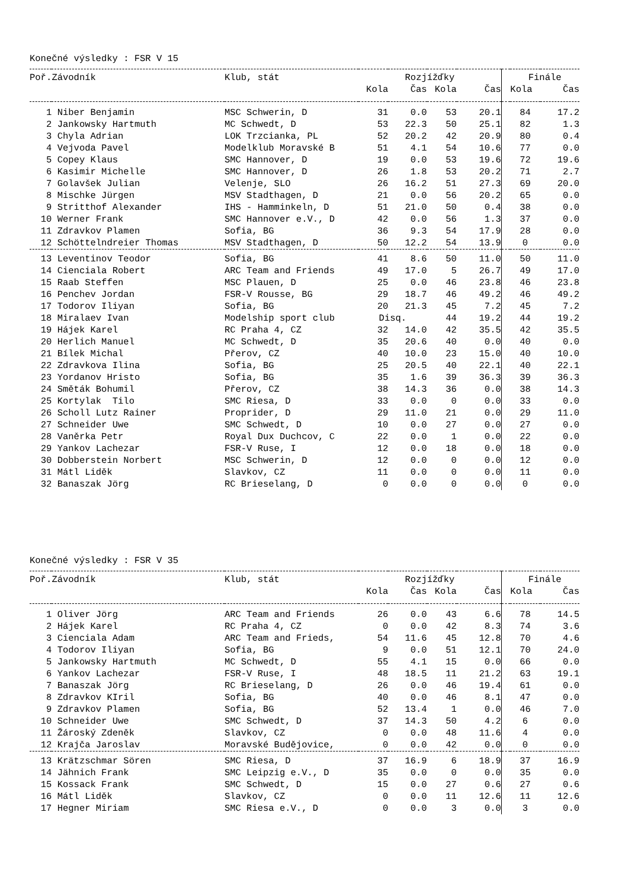Konečné výsledky : FSR V 15
| Poř. | Závodník | Klub, stát | Rozjížďky | | | | | Finále | |
| --- | --- | --- | --- | --- | --- | --- | --- | --- | --- |
| | | | Kola | Čas | Kola | Čas | | Kola | Čas |
| 1 | Niber Benjamin | MSC Schwerin, D | 31 | 0.0 | 53 | 20.1 | | 84 | 17.2 |
| 2 | Jankowsky Hartmuth | MC Schwedt, D | 53 | 22.3 | 50 | 25.1 | | 82 | 1.3 |
| 3 | Chyla Adrian | LOK Trzcianka, PL | 52 | 20.2 | 42 | 20.9 | | 80 | 0.4 |
| 4 | Vejvoda Pavel | Modelklub Moravské B | 51 | 4.1 | 54 | 10.6 | | 77 | 0.0 |
| 5 | Copey Klaus | SMC Hannover, D | 19 | 0.0 | 53 | 19.6 | | 72 | 19.6 |
| 6 | Kasimir Michelle | SMC Hannover, D | 26 | 1.8 | 53 | 20.2 | | 71 | 2.7 |
| 7 | Golavšek Julian | Velenje, SLO | 26 | 16.2 | 51 | 27.3 | | 69 | 20.0 |
| 8 | Mischke Jürgen | MSV Stadthagen, D | 21 | 0.0 | 56 | 20.2 | | 65 | 0.0 |
| 9 | Stritthof Alexander | IHS - Hamminkeln, D | 51 | 21.0 | 50 | 0.4 | | 38 | 0.0 |
| 10 | Werner Frank | SMC Hannover e.V., D | 42 | 0.0 | 56 | 1.3 | | 37 | 0.0 |
| 11 | Zdravkov Plamen | Sofia, BG | 36 | 9.3 | 54 | 17.9 | | 28 | 0.0 |
| 12 | Schöttelndreier Thomas | MSV Stadthagen, D | 50 | 12.2 | 54 | 13.9 | | 0 | 0.0 |
| 13 | Leventinov Teodor | Sofia, BG | 41 | 8.6 | 50 | 11.0 | | 50 | 11.0 |
| 14 | Cienciala Robert | ARC Team and Friends | 49 | 17.0 | 5 | 26.7 | | 49 | 17.0 |
| 15 | Raab Steffen | MSC Plauen, D | 25 | 0.0 | 46 | 23.8 | | 46 | 23.8 |
| 16 | Penchev Jordan | FSR-V Rousse, BG | 29 | 18.7 | 46 | 49.2 | | 46 | 49.2 |
| 17 | Todorov Iliyan | Sofia, BG | 20 | 21.3 | 45 | 7.2 | | 45 | 7.2 |
| 18 | Miralaev Ivan | Modelship sport club | Disq. | | 44 | 19.2 | | 44 | 19.2 |
| 19 | Hájek Karel | RC Praha 4, CZ | 32 | 14.0 | 42 | 35.5 | | 42 | 35.5 |
| 20 | Herlich Manuel | MC Schwedt, D | 35 | 20.6 | 40 | 0.0 | | 40 | 0.0 |
| 21 | Bílek Michal | Přerov, CZ | 40 | 10.0 | 23 | 15.0 | | 40 | 10.0 |
| 22 | Zdravkova Ilina | Sofia, BG | 25 | 20.5 | 40 | 22.1 | | 40 | 22.1 |
| 23 | Yordanov Hristo | Sofia, BG | 35 | 1.6 | 39 | 36.3 | | 39 | 36.3 |
| 24 | Směták Bohumil | Přerov, CZ | 38 | 14.3 | 36 | 0.0 | | 38 | 14.3 |
| 25 | Kortylak Tilo | SMC Riesa, D | 33 | 0.0 | 0 | 0.0 | | 33 | 0.0 |
| 26 | Scholl Lutz Rainer | Proprider, D | 29 | 11.0 | 21 | 0.0 | | 29 | 11.0 |
| 27 | Schneider Uwe | SMC Schwedt, D | 10 | 0.0 | 27 | 0.0 | | 27 | 0.0 |
| 28 | Vaněrka Petr | Royal Dux Duchcov, C | 22 | 0.0 | 1 | 0.0 | | 22 | 0.0 |
| 29 | Yankov Lachezar | FSR-V Ruse, I | 12 | 0.0 | 18 | 0.0 | | 18 | 0.0 |
| 30 | Dobberstein Norbert | MSC Schwerin, D | 12 | 0.0 | 0 | 0.0 | | 12 | 0.0 |
| 31 | Mátl Liděk | Slavkov, CZ | 11 | 0.0 | 0 | 0.0 | | 11 | 0.0 |
| 32 | Banaszak Jörg | RC Brieselang, D | 0 | 0.0 | 0 | 0.0 | | 0 | 0.0 |
Konečné výsledky : FSR V 35
| Poř. | Závodník | Klub, stát | Rozjížďky | | | | | Finále | |
| --- | --- | --- | --- | --- | --- | --- | --- | --- | --- |
| | | | Kola | Čas | Kola | Čas | | Kola | Čas |
| 1 | Oliver Jörg | ARC Team and Friends | 26 | 0.0 | 43 | 6.6 | | 78 | 14.5 |
| 2 | Hájek Karel | RC Praha 4, CZ | 0 | 0.0 | 42 | 8.3 | | 74 | 3.6 |
| 3 | Cienciala Adam | ARC Team and Frieds, | 54 | 11.6 | 45 | 12.8 | | 70 | 4.6 |
| 4 | Todorov Iliyan | Sofia, BG | 9 | 0.0 | 51 | 12.1 | | 70 | 24.0 |
| 5 | Jankowsky Hartmuth | MC Schwedt, D | 55 | 4.1 | 15 | 0.0 | | 66 | 0.0 |
| 6 | Yankov Lachezar | FSR-V Ruse, I | 48 | 18.5 | 11 | 21.2 | | 63 | 19.1 |
| 7 | Banaszak Jörg | RC Brieselang, D | 26 | 0.0 | 46 | 19.4 | | 61 | 0.0 |
| 8 | Zdravkov KIril | Sofia, BG | 40 | 0.0 | 46 | 8.1 | | 47 | 0.0 |
| 9 | Zdravkov Plamen | Sofia, BG | 52 | 13.4 | 1 | 0.0 | | 46 | 7.0 |
| 10 | Schneider Uwe | SMC Schwedt, D | 37 | 14.3 | 50 | 4.2 | | 6 | 0.0 |
| 11 | Žároský Zdeněk | Slavkov, CZ | 0 | 0.0 | 48 | 11.6 | | 4 | 0.0 |
| 12 | Krajča Jaroslav | Moravské Budějovice, | 0 | 0.0 | 42 | 0.0 | | 0 | 0.0 |
| 13 | Krätzschmar Sören | SMC Riesa, D | 37 | 16.9 | 6 | 18.9 | | 37 | 16.9 |
| 14 | Jähnich Frank | SMC Leipzig e.V., D | 35 | 0.0 | 0 | 0.0 | | 35 | 0.0 |
| 15 | Kossack Frank | SMC Schwedt, D | 15 | 0.0 | 27 | 0.6 | | 27 | 0.6 |
| 16 | Mátl Liděk | Slavkov, CZ | 0 | 0.0 | 11 | 12.6 | | 11 | 12.6 |
| 17 | Hegner Miriam | SMC Riesa e.V., D | 0 | 0.0 | 3 | 0.0 | | 3 | 0.0 |